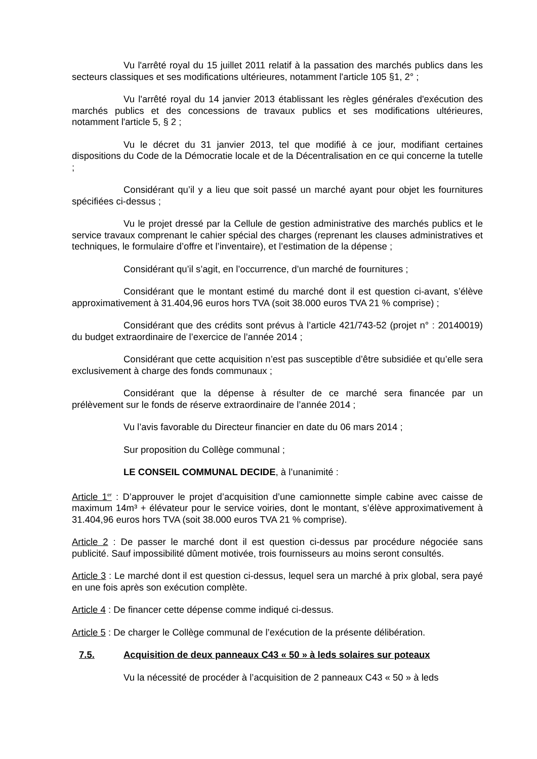Vu l'arrêté royal du 15 juillet 2011 relatif à la passation des marchés publics dans les secteurs classiques et ses modifications ultérieures, notamment l'article 105 §1, 2° ;
Vu l'arrêté royal du 14 janvier 2013 établissant les règles générales d'exécution des marchés publics et des concessions de travaux publics et ses modifications ultérieures, notamment l'article 5, § 2 ;
Vu le décret du 31 janvier 2013, tel que modifié à ce jour, modifiant certaines dispositions du Code de la Démocratie locale et de la Décentralisation en ce qui concerne la tutelle ;
Considérant qu’il y a lieu que soit passé un marché ayant pour objet les fournitures spécifiées ci-dessus ;
Vu le projet dressé par la Cellule de gestion administrative des marchés publics et le service travaux comprenant le cahier spécial des charges (reprenant les clauses administratives et techniques, le formulaire d’offre et l’inventaire), et l’estimation de la dépense ;
Considérant qu’il s’agit, en l’occurrence, d’un marché de fournitures ;
Considérant que le montant estimé du marché dont il est question ci-avant, s’élève approximativement à 31.404,96 euros hors TVA (soit 38.000 euros TVA 21 % comprise) ;
Considérant que des crédits sont prévus à l’article 421/743-52 (projet n° : 20140019) du budget extraordinaire de l’exercice de l’année 2014 ;
Considérant que cette acquisition n’est pas susceptible d’être subsidiée et qu’elle sera exclusivement à charge des fonds communaux ;
Considérant que la dépense à résulter de ce marché sera financée par un prélèvement sur le fonds de réserve extraordinaire de l’année 2014 ;
Vu l’avis favorable du Directeur financier en date du 06 mars 2014 ;
Sur proposition du Collège communal ;
LE CONSEIL COMMUNAL DECIDE, à l’unanimité :
Article 1<sup>er</sup> : D’approuver le projet d’acquisition d’une camionnette simple cabine avec caisse de maximum 14m³ + élévateur pour le service voiries, dont le montant, s’élève approximativement à 31.404,96 euros hors TVA (soit 38.000 euros TVA 21 % comprise).
Article 2 : De passer le marché dont il est question ci-dessus par procédure négociée sans publicité. Sauf impossibilité dûment motivée, trois fournisseurs au moins seront consultés.
Article 3 : Le marché dont il est question ci-dessus, lequel sera un marché à prix global, sera payé en une fois après son exécution complète.
Article 4 : De financer cette dépense comme indiqué ci-dessus.
Article 5 : De charger le Collège communal de l’exécution de la présente délibération.
7.5. Acquisition de deux panneaux C43 « 50 » à leds solaires sur poteaux
Vu la nécessité de procéder à l’acquisition de 2 panneaux C43 « 50 » à leds